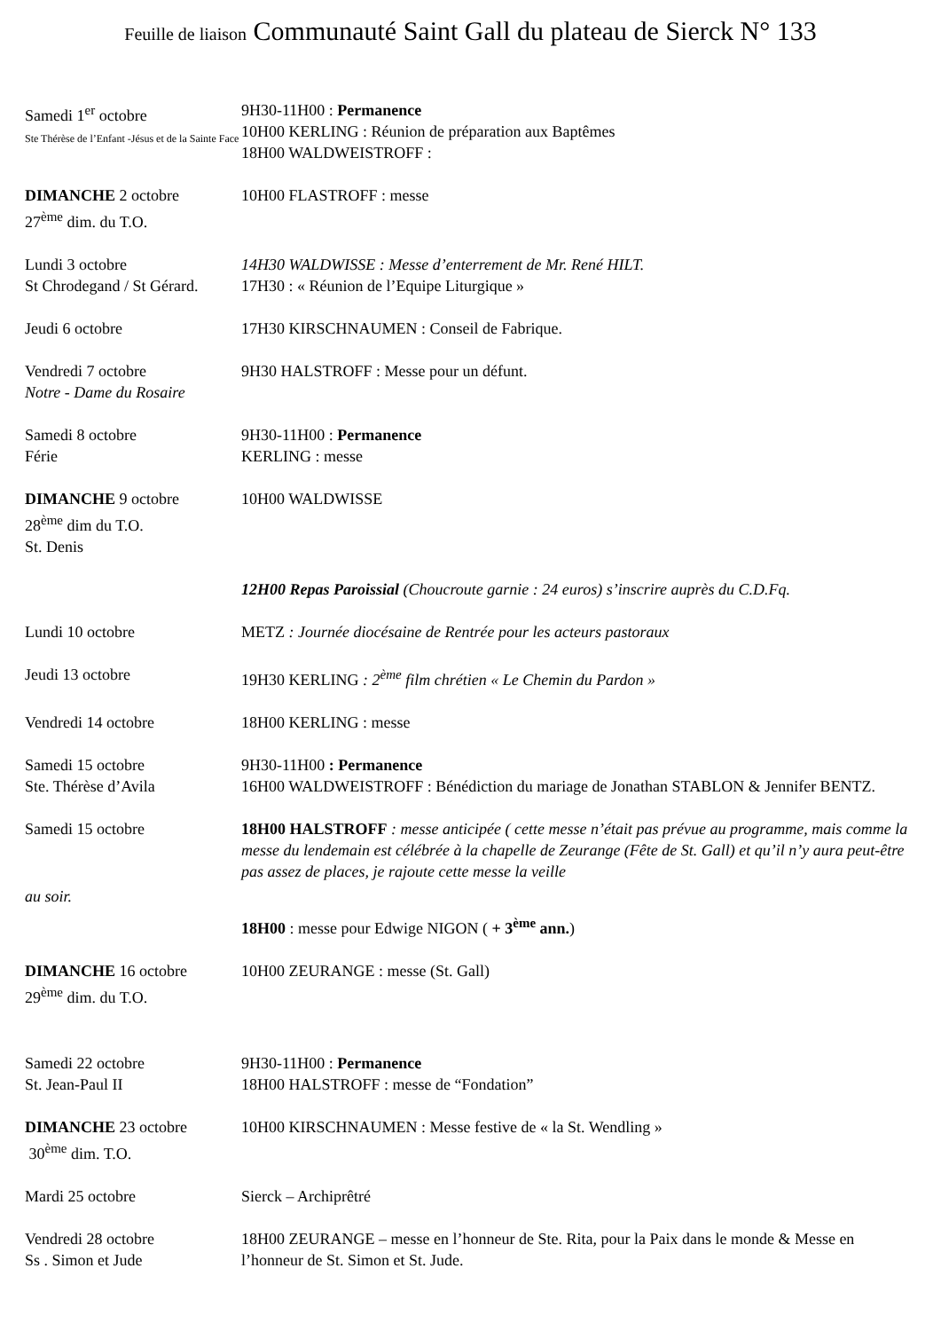Feuille de liaison Communauté Saint Gall du plateau de Sierck N° 133
Samedi 1<sup>er</sup> octobre
Ste Thérèse de l’Enfant -Jésus et de la Sainte Face
9H30-11H00 : Permanence
10H00 KERLING : Réunion de préparation aux Baptêmes
18H00 WALDWEISTROFF :
DIMANCHE 2 octobre
27<sup>ème</sup> dim. du T.O.
10H00 FLASTROFF : messe
Lundi 3 octobre
St Chrodegand / St Gérard.
14H30 WALDWISSE : Messe d’enterrement de Mr. René HILT.
17H30 : « Réunion de l’Equipe Liturgique »
Jeudi 6 octobre 17H30 KIRSCHNAUMEN : Conseil de Fabrique.
Vendredi 7 octobre
Notre - Dame du Rosaire
9H30 HALSTROFF : Messe pour un défunt.
Samedi 8 octobre
Férie
9H30-11H00 : Permanence
KERLING : messe
DIMANCHE 9 octobre
28<sup>ème</sup> dim du T.O.
St. Denis
10H00 WALDWISSE
12H00 Repas Paroissial (Choucroute garnie : 24 euros) s’inscrire auprès du C.D.Fq.
Lundi 10 octobre METZ : Journée diocésaine de Rentrée pour les acteurs pastoraux
Jeudi 13 octobre 19H30 KERLING : 2<sup>ème</sup> film chrétien « Le Chemin du Pardon »
Vendredi 14 octobre 18H00 KERLING : messe
Samedi 15 octobre
Ste. Thérèse d’Avila
9H30-11H00 : Permanence
16H00 WALDWEISTROFF : Bénédiction du mariage de Jonathan STABLON & Jennifer BENTZ.
Samedi 15 octobre 18H00 HALSTROFF : messe anticipée ( cette messe n’était pas prévue au programme, mais comme la messe du lendemain est célébrée à la chapelle de Zeurange (Fête de St. Gall) et qu’il n’y aura peut-être pas assez de places, je rajoute cette messe la veille
au soir.
18H00 : messe pour Edwige NIGON ( + 3<sup>ème</sup> ann.)
DIMANCHE 16 octobre
29<sup>ème</sup> dim. du T.O.
10H00 ZEURANGE : messe (St. Gall)
Samedi 22 octobre
St. Jean-Paul II
9H30-11H00 : Permanence
18H00 HALSTROFF : messe de “Fondation”
DIMANCHE 23 octobre
30<sup>ème</sup> dim. T.O.
10H00 KIRSCHNAUMEN : Messe festive de « la St. Wendling »
Mardi 25 octobre Sierck – Archiprêtré
Vendredi 28 octobre
Ss . Simon et Jude
18H00 ZEURANGE – messe en l’honneur de Ste. Rita, pour la Paix dans le monde & Messe en l’honneur de St. Simon et St. Jude.